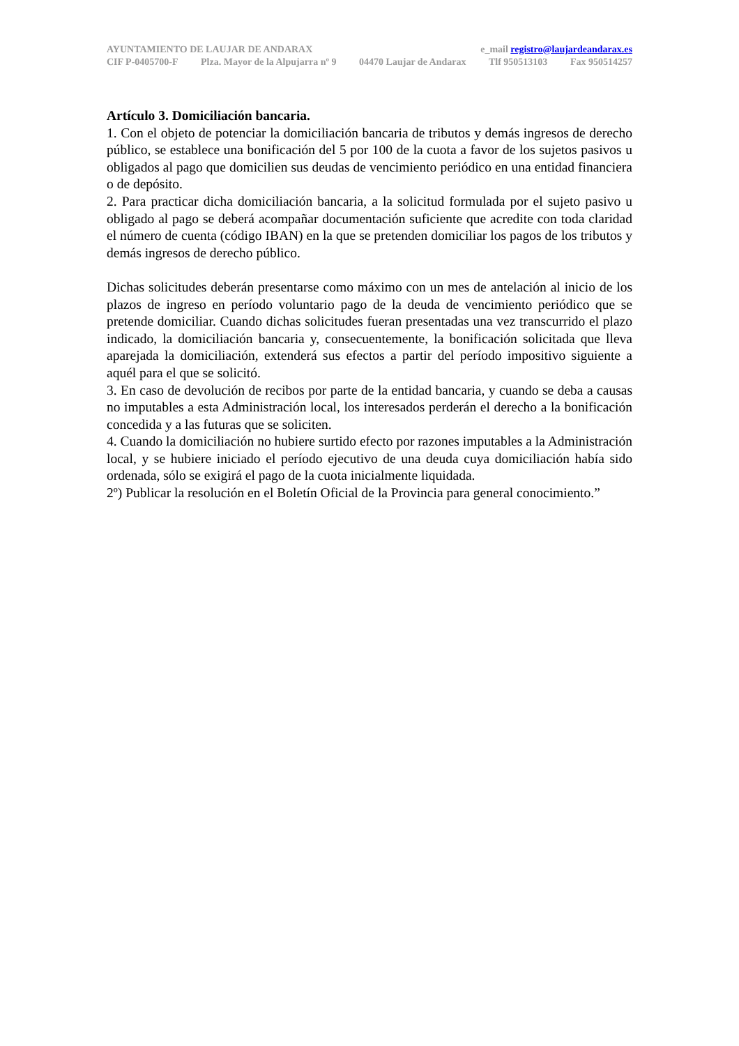AYUNTAMIENTO DE LAUJAR DE ANDARAX e_mail registro@laujardeandarax.es
CIF P-0405700-F Plza. Mayor de la Alpujarra nº 9 04470 Laujar de Andarax Tlf 950513103 Fax 950514257
Artículo 3. Domiciliación bancaria.
1. Con el objeto de potenciar la domiciliación bancaria de tributos y demás ingresos de derecho público, se establece una bonificación del 5 por 100 de la cuota a favor de los sujetos pasivos u obligados al pago que domicilien sus deudas de vencimiento periódico en una entidad financiera o de depósito.
2. Para practicar dicha domiciliación bancaria, a la solicitud formulada por el sujeto pasivo u obligado al pago se deberá acompañar documentación suficiente que acredite con toda claridad el número de cuenta (código IBAN) en la que se pretenden domiciliar los pagos de los tributos y demás ingresos de derecho público.
Dichas solicitudes deberán presentarse como máximo con un mes de antelación al inicio de los plazos de ingreso en período voluntario pago de la deuda de vencimiento periódico que se pretende domiciliar. Cuando dichas solicitudes fueran presentadas una vez transcurrido el plazo indicado, la domiciliación bancaria y, consecuentemente, la bonificación solicitada que lleva aparejada la domiciliación, extenderá sus efectos a partir del período impositivo siguiente a aquél para el que se solicitó.
3. En caso de devolución de recibos por parte de la entidad bancaria, y cuando se deba a causas no imputables a esta Administración local, los interesados perderán el derecho a la bonificación concedida y a las futuras que se soliciten.
4. Cuando la domiciliación no hubiere surtido efecto por razones imputables a la Administración local, y se hubiere iniciado el período ejecutivo de una deuda cuya domiciliación había sido ordenada, sólo se exigirá el pago de la cuota inicialmente liquidada.
2º) Publicar la resolución en el Boletín Oficial de la Provincia para general conocimiento.”